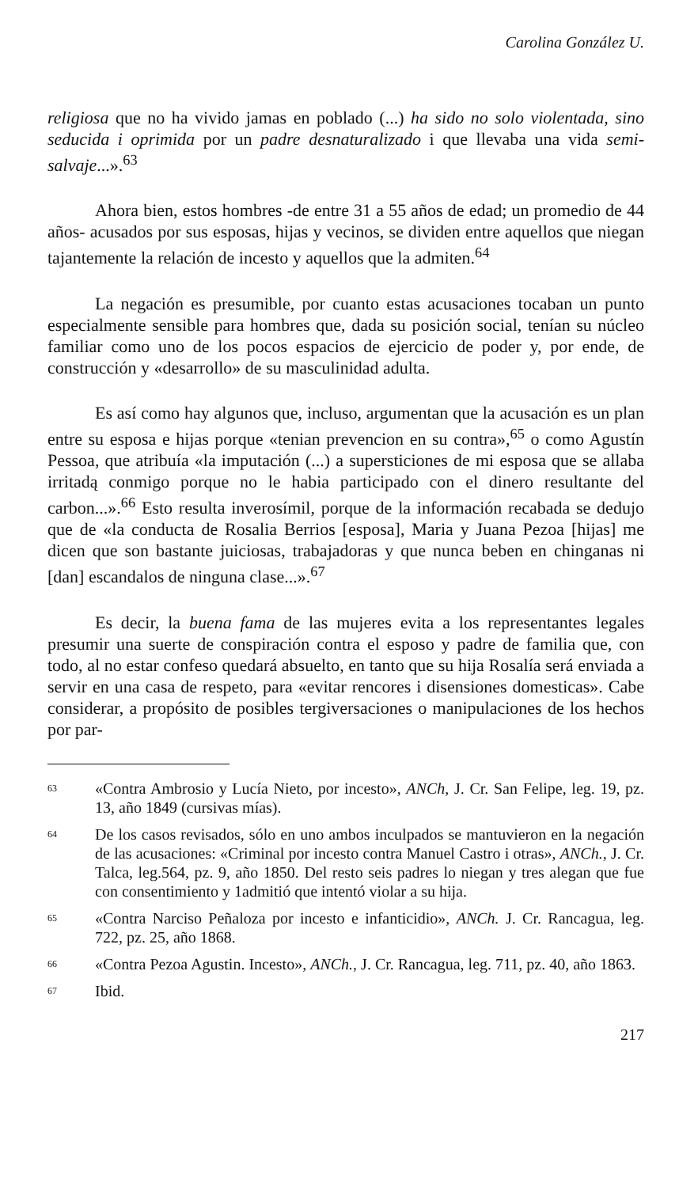Carolina González U.
religiosa que no ha vivido jamas en poblado (...) ha sido no solo violentada, sino seducida i oprimida por un padre desnaturalizado i que llevaba una vida semi-salvaje...».<sup>63</sup>
Ahora bien, estos hombres -de entre 31 a 55 años de edad; un promedio de 44 años- acusados por sus esposas, hijas y vecinos, se dividen entre aquellos que niegan tajantemente la relación de incesto y aquellos que la admiten.<sup>64</sup>
La negación es presumible, por cuanto estas acusaciones tocaban un punto especialmente sensible para hombres que, dada su posición social, tenían su núcleo familiar como uno de los pocos espacios de ejercicio de poder y, por ende, de construcción y «desarrollo» de su masculinidad adulta.
Es así como hay algunos que, incluso, argumentan que la acusación es un plan entre su esposa e hijas porque «tenian prevencion en su contra»,<sup>65</sup> o como Agustín Pessoa, que atribuía «la imputación (...) a supersticiones de mi esposa que se allaba irritadą conmigo porque no le habia participado con el dinero resultante del carbon...».<sup>66</sup> Esto resulta inverosímil, porque de la información recabada se dedujo que de «la conducta de Rosalia Berrios [esposa], Maria y Juana Pezoa [hijas] me dicen que son bastante juiciosas, trabajadoras y que nunca beben en chinganas ni [dan] escandalos de ninguna clase...».<sup>67</sup>
Es decir, la buena fama de las mujeres evita a los representantes legales presumir una suerte de conspiración contra el esposo y padre de familia que, con todo, al no estar confeso quedará absuelto, en tanto que su hija Rosalía será enviada a servir en una casa de respeto, para «evitar rencores i disensiones domesticas». Cabe considerar, a propósito de posibles tergiversaciones o manipulaciones de los hechos por par-
63 «Contra Ambrosio y Lucía Nieto, por incesto», ANCh, J. Cr. San Felipe, leg. 19, pz. 13, año 1849 (cursivas mías).
64 De los casos revisados, sólo en uno ambos inculpados se mantuvieron en la negación de las acusaciones: «Criminal por incesto contra Manuel Castro i otras», ANCh., J. Cr. Talca, leg.564, pz. 9, año 1850. Del resto seis padres lo niegan y tres alegan que fue con consentimiento y 1admitió que intentó violar a su hija.
65 «Contra Narciso Peñaloza por incesto e infanticidio», ANCh. J. Cr. Rancagua, leg. 722, pz. 25, año 1868.
66 «Contra Pezoa Agustin. Incesto», ANCh., J. Cr. Rancagua, leg. 711, pz. 40, año 1863.
67 Ibid.
217